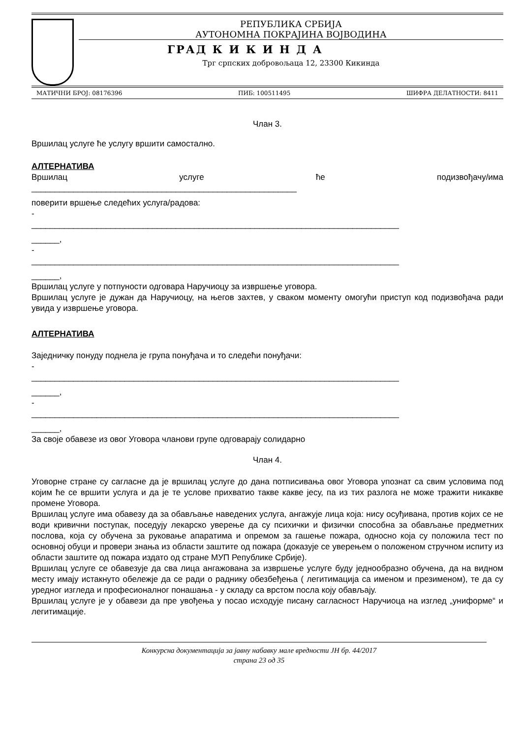РЕПУБЛИКА СРБИЈА
АУТОНОМНА ПОКРАЈИНА ВОЈВОДИНА
ГРАД К И К И Н Д А
Трг српских добровољаца 12, 23300 Кикинда
МАТИЧНИ БРОЈ: 08176396 ПИБ: 100511495 ШИФРА ДЕЛАТНОСТИ: 8411
Члан 3.
Вршилац услуге ће услугу вршити самостално.
АЛТЕРНАТИВА
Вршилац услуге ће подизвођачу/има
_________________________________________________________
поверити вршење следећих услуга/радова:
-
_______________________________________________________________________________
______,
-
_______________________________________________________________________________
______,
Вршилац услуге у потпуности одговара Наручиоцу за извршење уговора.
Вршилац услуге је дужан да Наручиоцу, на његов захтев, у сваком моменту омогући приступ код подизвођача ради увида у извршење уговора.
АЛТЕРНАТИВА
Заједничку понуду поднела је група понуђача и то следећи понуђачи:
-
_______________________________________________________________________________
______,
-
_______________________________________________________________________________
______,
За своје обавезе из овог Уговора чланови групе одговарају солидарно
Члан 4.
Уговорне стране су сагласне да је вршилац услуге до дана потписивања овог Уговора упознат са свим условима под којим ће се вршити услуга и да је те услове прихватио такве какве јесу, па из тих разлога не може тражити никакве промене Уговора.
Вршилац услуге има обавезу да за обављање наведених услуга, ангажује лица која: нису осуђивана, против којих се не води кривични поступак, поседују лекарско уверење да су психички и физички способна за обављање предметних послова, која су обучена за руковање апаратима и опремом за гашење пожара, односно која су положила тест по основној обуци и провери знања из области заштите од пожара (доказује се уверењем о положеном стручном испиту из области заштите од пожара издато од стране МУП Републике Србије).
Вршилац услуге се обавезује да сва лица ангажована за извршење услуге буду једнообразно обучена, да на видном месту имају истакнуто обележје да се ради о раднику обезбеђења ( легитимација са именом и презименом), те да су уредног изгледа и професионалног понашања - у складу са врстом посла коју обављају.
Вршилац услуге је у обавези да пре увођења у посао исходује писану сагласност Наручиоца на изглед „униформе“ и легитимације.
Конкурсна документација за јавну набавку мале вредности ЈН бр. 44/2017
страна 23 од 35